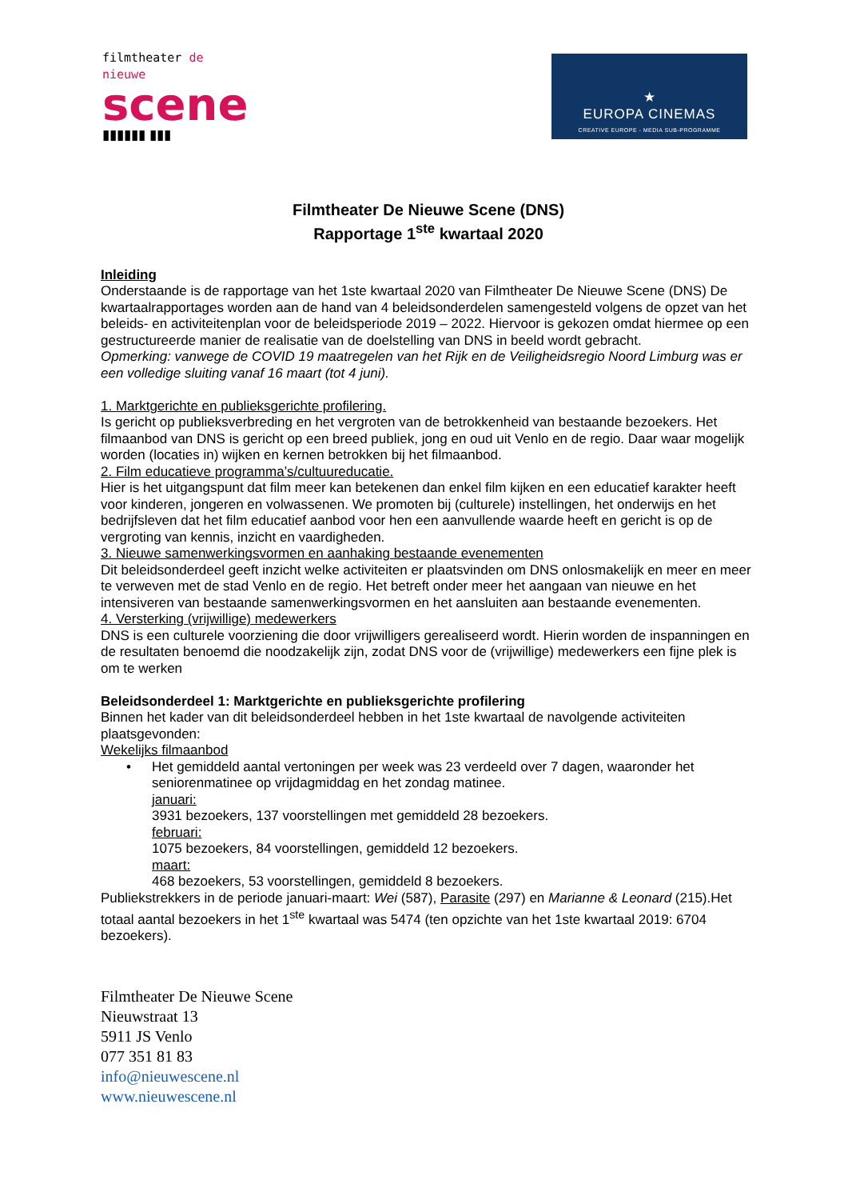filmtheater de nieuwe
scene
▮▮▮▮▮▮ ▮▮▮
★
EUROPA CINEMAS
CREATIVE EUROPE - MEDIA SUB-PROGRAMME
Filmtheater De Nieuwe Scene (DNS)
Rapportage 1<sup>ste</sup> kwartaal 2020
Inleiding
Onderstaande is de rapportage van het 1ste kwartaal 2020 van Filmtheater De Nieuwe Scene (DNS) De kwartaalrapportages worden aan de hand van 4 beleidsonderdelen samengesteld volgens de opzet van het beleids- en activiteitenplan voor de beleidsperiode 2019 – 2022. Hiervoor is gekozen omdat hiermee op een gestructureerde manier de realisatie van de doelstelling van DNS in beeld wordt gebracht.
Opmerking: vanwege de COVID 19 maatregelen van het Rijk en de Veiligheidsregio Noord Limburg was er een volledige sluiting vanaf 16 maart (tot 4 juni).
1. Marktgerichte en publieksgerichte profilering.
Is gericht op publieksverbreding en het vergroten van de betrokkenheid van bestaande bezoekers. Het filmaanbod van DNS is gericht op een breed publiek, jong en oud uit Venlo en de regio. Daar waar mogelijk worden (locaties in) wijken en kernen betrokken bij het filmaanbod.
2. Film educatieve programma’s/cultuureducatie.
Hier is het uitgangspunt dat film meer kan betekenen dan enkel film kijken en een educatief karakter heeft voor kinderen, jongeren en volwassenen. We promoten bij (culturele) instellingen, het onderwijs en het bedrijfsleven dat het film educatief aanbod voor hen een aanvullende waarde heeft en gericht is op de vergroting van kennis, inzicht en vaardigheden.
3. Nieuwe samenwerkingsvormen en aanhaking bestaande evenementen
Dit beleidsonderdeel geeft inzicht welke activiteiten er plaatsvinden om DNS onlosmakelijk en meer en meer te verweven met de stad Venlo en de regio. Het betreft onder meer het aangaan van nieuwe en het intensiveren van bestaande samenwerkingsvormen en het aansluiten aan bestaande evenementen.
4. Versterking (vrijwillige) medewerkers
DNS is een culturele voorziening die door vrijwilligers gerealiseerd wordt. Hierin worden de inspanningen en de resultaten benoemd die noodzakelijk zijn, zodat DNS voor de (vrijwillige) medewerkers een fijne plek is om te werken
Beleidsonderdeel 1: Marktgerichte en publieksgerichte profilering
Binnen het kader van dit beleidsonderdeel hebben in het 1ste kwartaal de navolgende activiteiten plaatsgevonden:
Wekelijks filmaanbod
•
Het gemiddeld aantal vertoningen per week was 23 verdeeld over 7 dagen, waaronder het seniorenmatinee op vrijdagmiddag en het zondag matinee.
januari:
3931 bezoekers, 137 voorstellingen met gemiddeld 28 bezoekers.
februari:
1075 bezoekers, 84 voorstellingen, gemiddeld 12 bezoekers.
maart:
468 bezoekers, 53 voorstellingen, gemiddeld 8 bezoekers.
Publiekstrekkers in de periode januari-maart: Wei (587), Parasite (297) en Marianne & Leonard (215).Het totaal aantal bezoekers in het 1<sup>ste</sup> kwartaal was 5474 (ten opzichte van het 1ste kwartaal 2019: 6704 bezoekers).
Filmtheater De Nieuwe Scene
Nieuwstraat 13
5911 JS Venlo
077 351 81 83
info@nieuwescene.nl
www.nieuwescene.nl